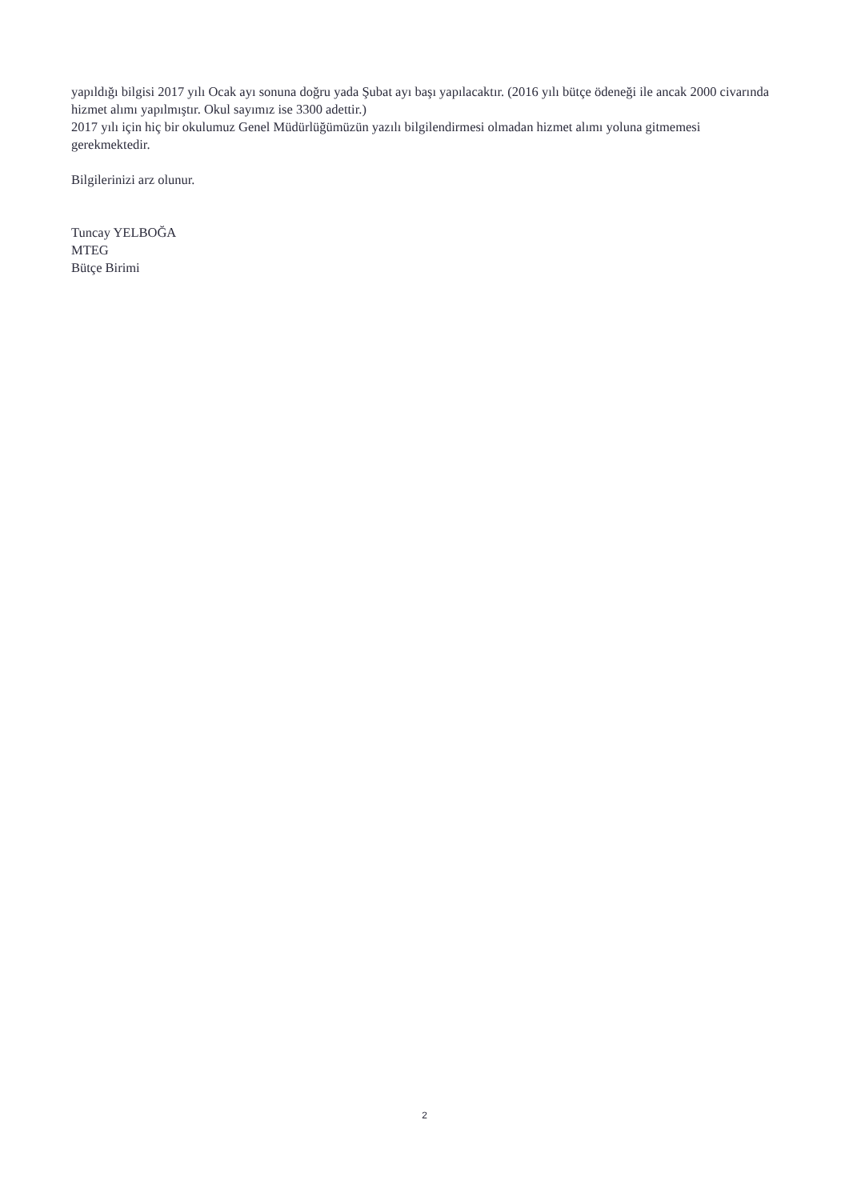yapıldığı bilgisi 2017 yılı Ocak ayı sonuna doğru yada Şubat ayı başı yapılacaktır. (2016 yılı bütçe ödeneği ile ancak 2000 civarında hizmet alımı yapılmıştır. Okul sayımız ise 3300 adettir.)
2017 yılı için hiç bir okulumuz Genel Müdürlüğümüzün yazılı bilgilendirmesi olmadan hizmet alımı yoluna gitmemesi gerekmektedir.
Bilgilerinizi arz olunur.
Tuncay YELBOĞA
MTEG
Bütçe Birimi
2